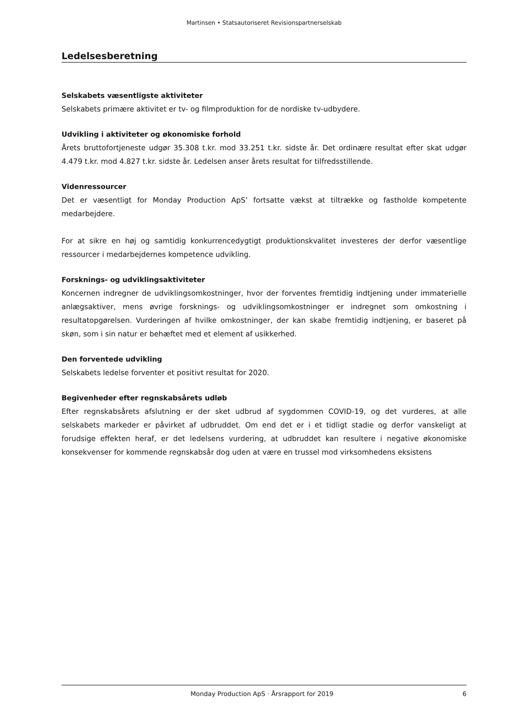Martinsen • Statsautoriseret Revisionspartnerselskab
Ledelsesberetning
Selskabets væsentligste aktiviteter
Selskabets primære aktivitet er tv- og filmproduktion for de nordiske tv-udbydere.
Udvikling i aktiviteter og økonomiske forhold
Årets bruttofortjeneste udgør 35.308 t.kr. mod 33.251 t.kr. sidste år. Det ordinære resultat efter skat udgør 4.479 t.kr. mod 4.827 t.kr. sidste år. Ledelsen anser årets resultat for tilfredsstillende.
Videnressourcer
Det er væsentligt for Monday Production ApS’ fortsatte vækst at tiltrække og fastholde kompetente medarbejdere.
For at sikre en høj og samtidig konkurrencedygtigt produktionskvalitet investeres der derfor væsentlige ressourcer i medarbejdernes kompetence udvikling.
Forsknings- og udviklingsaktiviteter
Koncernen indregner de udviklingsomkostninger, hvor der forventes fremtidig indtjening under immaterielle anlægsaktiver, mens øvrige forsknings- og udviklingsomkostninger er indregnet som omkostning i resultatopgørelsen. Vurderingen af hvilke omkostninger, der kan skabe fremtidig indtjening, er baseret på skøn, som i sin natur er behæftet med et element af usikkerhed.
Den forventede udvikling
Selskabets ledelse forventer et positivt resultat for 2020.
Begivenheder efter regnskabsårets udløb
Efter regnskabsårets afslutning er der sket udbrud af sygdommen COVID-19, og det vurderes, at alle selskabets markeder er påvirket af udbruddet. Om end det er i et tidligt stadie og derfor vanskeligt at forudsige effekten heraf, er det ledelsens vurdering, at udbruddet kan resultere i negative økonomiske konsekvenser for kommende regnskabsår dog uden at være en trussel mod virksomhedens eksistens
Monday Production ApS · Årsrapport for 2019 6